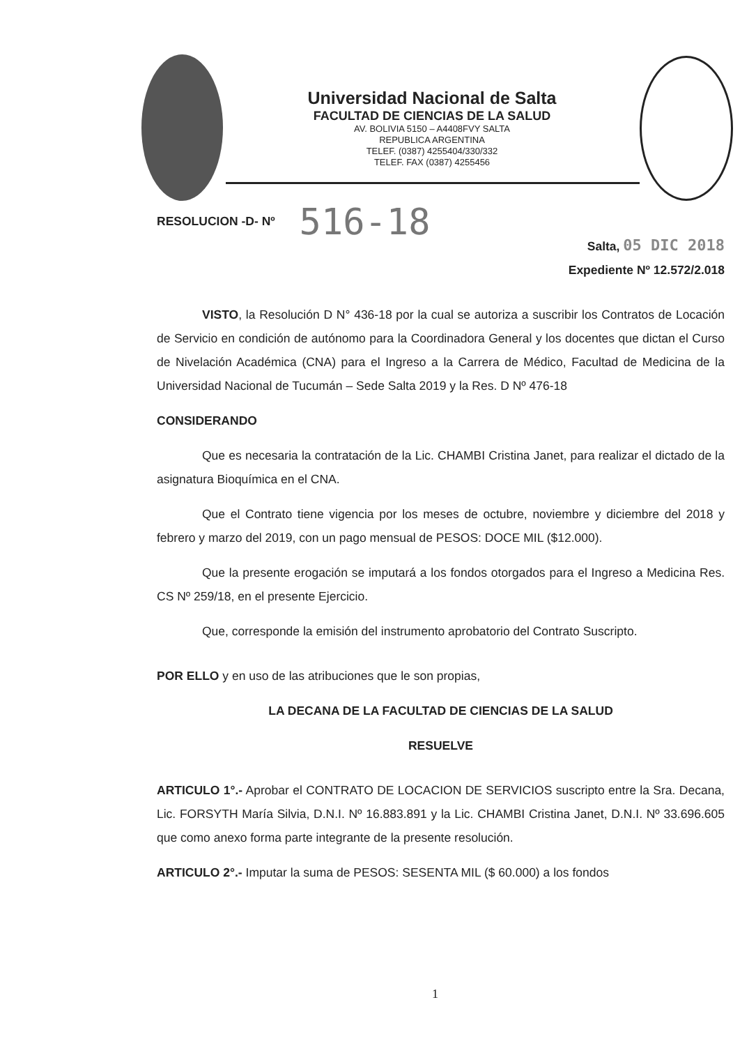Universidad Nacional de Salta
FACULTAD DE CIENCIAS DE LA SALUD
AV. BOLIVIA 5150 – A4408FVY SALTA
REPUBLICA ARGENTINA
TELEF. (0387) 4255404/330/332
TELEF. FAX (0387) 4255456
RESOLUCION -D- Nº 516-18
Salta, 05 DIC 2018
Expediente Nº 12.572/2.018
VISTO, la Resolución D N° 436-18 por la cual se autoriza a suscribir los Contratos de Locación de Servicio en condición de autónomo para la Coordinadora General y los docentes que dictan el Curso de Nivelación Académica (CNA) para el Ingreso a la Carrera de Médico, Facultad de Medicina de la Universidad Nacional de Tucumán – Sede Salta 2019 y la Res. D Nº 476-18
CONSIDERANDO
Que es necesaria la contratación de la Lic. CHAMBI Cristina Janet, para realizar el dictado de la asignatura Bioquímica en el CNA.
Que el Contrato tiene vigencia por los meses de octubre, noviembre y diciembre del 2018 y febrero y marzo del 2019, con un pago mensual de PESOS: DOCE MIL ($12.000).
Que la presente erogación se imputará a los fondos otorgados para el Ingreso a Medicina Res. CS Nº 259/18, en el presente Ejercicio.
Que, corresponde la emisión del instrumento aprobatorio del Contrato Suscripto.
POR ELLO y en uso de las atribuciones que le son propias,
LA DECANA DE LA FACULTAD DE CIENCIAS DE LA SALUD
RESUELVE
ARTICULO 1°.- Aprobar el CONTRATO DE LOCACION DE SERVICIOS suscripto entre la Sra. Decana, Lic. FORSYTH María Silvia, D.N.I. Nº 16.883.891 y la Lic. CHAMBI Cristina Janet, D.N.I. Nº 33.696.605 que como anexo forma parte integrante de la presente resolución.
ARTICULO 2°.- Imputar la suma de PESOS: SESENTA MIL ($ 60.000) a los fondos
1